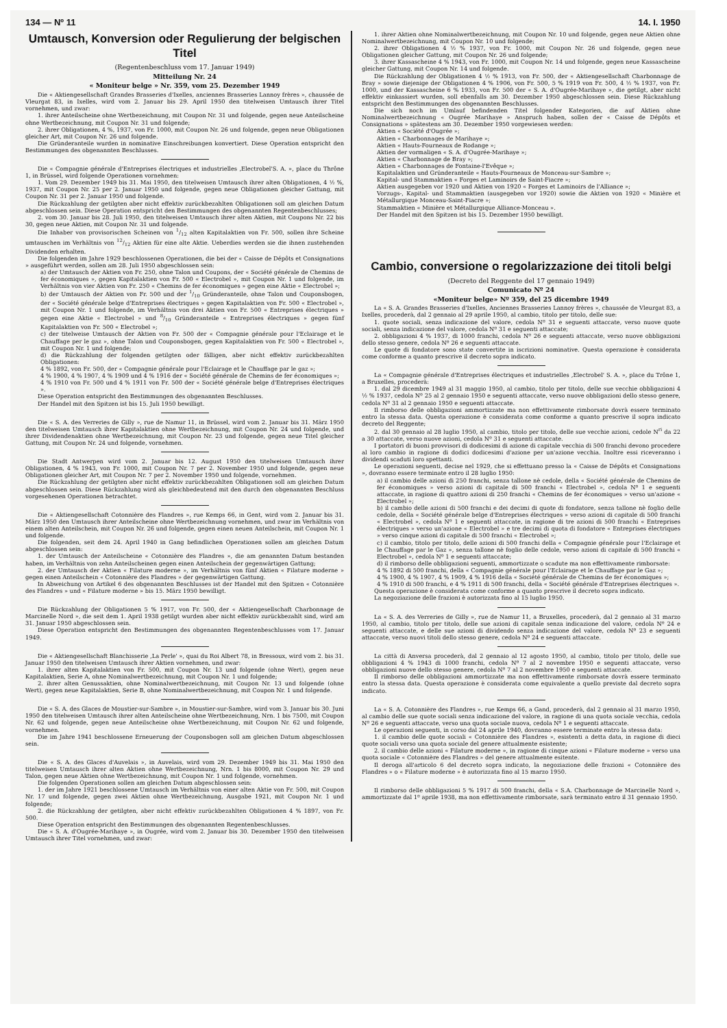134 — Nº 11 14. I. 1950
Umtausch, Konversion oder Regulierung der belgischen Titel
(Regentenbeschluss vom 17. Januar 1949)
Mitteilung Nr. 24
« Moniteur belge » Nr. 359, vom 25. Dezember 1949
Die « Aktiengesellschaft Grandes Brasseries d'Ixelles, anciennes Brasseries Lannoy frères », chaussée de Vleurgat 83, in Ixelles, wird vom 2. Januar bis 29. April 1950 den titelweisen Umtausch ihrer Titel vornehmen, und zwar:
1. ihrer Anteilscheine ohne Wertbezeichnung, mit Coupon Nr. 31 und folgende, gegen neue Anteilscheine ohne Wertbezeichnung, mit Coupon Nr. 31 und folgende;
2. ihrer Obligationen, 4 %, 1937, von Fr. 1000, mit Coupon Nr. 26 und folgende, gegen neue Obligationen gleicher Art, mit Coupon Nr. 26 und folgende.
Die Gründeranteile wurden in nominative Einschreibungen konvertiert. Diese Operation entspricht den Bestimmungen des obgenannten Beschlusses.
Die « Compagnie générale d'Entreprises électriques et industrielles ‚Electrobel'S. A. », place du Thrône 1, in Brüssel, wird folgende Operationen vornehmen:
1. Vom 29. Dezember 1949 bis 31. Mai 1950, den titelweisen Umtausch ihrer alten Obligationen, 4 ½ %, 1937, mit Coupon Nr. 25 per 2. Januar 1950 und folgende, gegen neue Obligationen gleicher Gattung, mit Coupon Nr. 31 per 2. Januar 1950 und folgende.
Die Rückzahlung der getilgten aber nicht effektiv zurückbezahlten Obligationen soll am gleichen Datum abgeschlossen sein. Diese Operation entspricht den Bestimmungen des obgenannten Regentenbeschlusses;
2. vom 30. Januar bis 28. Juli 1950, den titelweisen Umtausch ihrer alten Aktien, mit Coupons Nr. 22 bis 30, gegen neue Aktien, mit Coupon Nr. 31 und folgende.
Die Inhaber von provisorischen Scheinen von 1/12 alten Kapitalaktien von Fr. 500, sollen ihre Scheine umtauschen im Verhältnis von 12/12 Aktien für eine alte Aktie. Ueberdies werden sie die ihnen zustehenden Dividenden erhalten.
Die folgenden im Jahre 1929 beschlossenen Operationen, die bei der « Caisse de Dépôts et Consignations » ausgeführt werden, sollen am 28. Juli 1950 abgeschlossen sein:
a) der Umtausch der Aktien von Fr. 250, ohne Talon und Coupons, der « Société générale de Chemins de fer économiques », gegen Kapitalaktien von Fr. 500 « Electrobel », mit Coupon Nr. 1 und folgende, im Verhältnis von vier Aktien von Fr. 250 « Chemins de fer économiques » gegen eine Aktie « Electrobel »;
b) der Umtausch der Aktien von Fr. 500 und der 1/10 Gründeranteile, ohne Talon und Couponsbogen, der « Société générale belge d'Entreprises électriques » gegen Kapitalaktien von Fr. 500 « Electrobel », mit Coupon Nr. 1 und folgende, im Verhältnis von drei Aktien von Fr. 500 « Entreprises électriques » gegen eine Aktie « Electrobel » und 8/10 Gründeranteile « Entreprises électriques » gegen fünf Kapitalaktien von Fr. 500 « Electrobel »;
c) der titelweise Umtausch der Aktien von Fr. 500 der « Compagnie générale pour l'Eclairage et le Chauffage per le gaz », ohne Talon und Couponsbogen, gegen Kapitalaktien von Fr. 500 « Electrobel », mit Coupon Nr. 1 und folgende;
d) die Rückzahlung der folgenden getilgten oder fälligen, aber nicht effektiv zurückbezahlten Obligationen:
4 % 1892, von Fr. 500, der « Compagnie générale pour l'Eclairage et le Chauffage par le gaz »;
4 % 1900, 4 % 1907, 4 % 1909 und 4 % 1916 der « Société générale de Chemins de fer économiques »;
4 % 1910 von Fr. 500 und 4 % 1911 von Fr. 500 der « Société générale belge d'Entreprises électriques ».
Diese Operation entspricht den Bestimmungen des obgenannten Beschlusses.
Der Handel mit den Spitzen ist bis 15. Juli 1950 bewilligt.
Die « S. A. des Verreries de Gilly », rue de Namur 11, in Brüssel, wird vom 2. Januar bis 31. März 1950 den titelweisen Umtausch ihrer Kapitalaktien ohne Wertbezeichnung, mit Coupon Nr. 24 und folgende, und ihrer Dividendenaktien ohne Wertbezeichnung, mit Coupon Nr. 23 und folgende, gegen neue Titel gleicher Gattung, mit Coupon Nr. 24 und folgende, vornehmen.
Die Stadt Antwerpen wird vom 2. Januar bis 12. August 1950 den titelweisen Umtausch ihrer Obligationen, 4 % 1943, von Fr. 1000, mit Coupon Nr. 7 per 2. November 1950 und folgende, gegen neue Obligationen gleicher Art, mit Coupon Nr. 7 per 2. November 1950 und folgende, vornehmen.
Die Rückzahlung der getilgten aber nicht effektiv zurückbezahlten Obligationen soll am gleichen Datum abgeschlossen sein. Diese Rückzahlung wird als gleichbedeutend mit den durch den obgenannten Beschluss vorgesehenen Operationen betrachtet.
Die « Aktiengesellschaft Cotonnière des Flandres », rue Kemps 66, in Gent, wird vom 2. Januar bis 31. März 1950 den Umtausch ihrer Anteilscheine ohne Wertbezeichnung vornehmen, und zwar im Verhältnis von einem alten Anteilschein, mit Coupon Nr. 26 und folgende, gegen einen neuen Anteilschein, mit Coupon Nr. 1 und folgende.
Die folgenden, seit dem 24. April 1940 in Gang befindlichen Operationen sollen am gleichen Datum abgeschlossen sein:
1. der Umtausch der Anteilscheine « Cotonnière des Flandres », die am genannten Datum bestanden haben, im Verhältnis von zehn Anteilscheinen gegen einen Anteilschein der gegenwärtigen Gattung;
2. der Umtausch der Aktien « Filature moderne », im Verhältnis von fünf Aktien « Filature moderne » gegen einen Anteilschein « Cotonnière des Flandres » der gegenwärtigen Gattung.
In Abweichung von Artikel 6 des obgenannten Beschlusses ist der Handel mit den Spitzen « Cotonnière des Flandres » und « Filature moderne » bis 15. März 1950 bewilligt.
Die Rückzahlung der Obligationen 5 % 1917, von Fr. 500, der « Aktiengesellschaft Charbonnage de Marcinelle Nord », die seit dem 1. April 1938 getilgt wurden aber nicht effektiv zurückbezahlt sind, wird am 31. Januar 1950 abgeschlossen sein.
Diese Operation entspricht den Bestimmungen des obgenannten Regentenbeschlusses vom 17. Januar 1949.
Die « Aktiengesellschaft Blanchisserie ‚La Perle' », quai du Roi Albert 78, in Bressoux, wird vom 2. bis 31. Januar 1950 den titelweisen Umtausch ihrer Aktien vornehmen, und zwar:
1. ihrer alten Kapitalaktien von Fr. 500, mit Coupon Nr. 13 und folgende (ohne Wert), gegen neue Kapitalaktien, Serie A, ohne Nominalwertbezeichnung, mit Coupon Nr. 1 und folgende;
2. ihrer alten Genussaktien, ohne Nominalwertbezeichnung, mit Coupon Nr. 13 und folgende (ohne Wert), gegen neue Kapitalaktien, Serie B, ohne Nominalwertbezeichnung, mit Coupon Nr. 1 und folgende.
Die « S. A. des Glaces de Moustier-sur-Sambre », in Moustier-sur-Sambre, wird vom 3. Januar bis 30. Juni 1950 den titelweisen Umtausch ihrer alten Anteilscheine ohne Wertbezeichnung, Nrn. 1 bis 7500, mit Coupon Nr. 62 und folgende, gegen neue Anteilscheine ohne Wertbezeichnung, mit Coupon Nr. 62 und folgende, vornehmen.
Die im Jahre 1941 beschlossene Erneuerung der Couponsbogen soll am gleichen Datum abgeschlossen sein.
Die « S. A. des Glaces d'Auvelais », in Auvelais, wird vom 29. Dezember 1949 bis 31. Mai 1950 den titelweisen Umtausch ihrer alten Aktien ohne Wertbezeichnung, Nrn. 1 bis 8000, mit Coupon Nr. 29 und Talon, gegen neue Aktien ohne Wertbezeichnung, mit Coupon Nr. 1 und folgende, vornehmen.
Die folgenden Operationen sollen am gleichen Datum abgeschlossen sein:
1. der im Jahre 1921 beschlossene Umtausch im Verhältnis von einer alten Aktie von Fr. 500, mit Coupon Nr. 17 und folgende, gegen zwei Aktien ohne Wertbezeichnung, Ausgabe 1921, mit Coupon Nr. 1 und folgende;
2. die Rückzahlung der getilgten, aber nicht effektiv zurückbezahlten Obligationen 4 % 1897, von Fr. 500.
Diese Operation entspricht den Bestimmungen des obgenannten Regentenbeschlusses.
Die « S. A. d'Ougrée-Marihaye », in Ougrée, wird vom 2. Januar bis 30. Dezember 1950 den titelweisen Umtausch ihrer Titel vornehmen, und zwar:
1. ihrer Aktien ohne Nominalwertbezeichnung, mit Coupon Nr. 10 und folgende, gegen neue Aktien ohne Nominalwertbezeichnung, mit Coupon Nr. 10 und folgende;
2. ihrer Obligationen 4 ½ % 1937, von Fr. 1000, mit Coupon Nr. 26 und folgende, gegen neue Obligationen gleicher Gattung, mit Coupon Nr. 26 und folgende;
3. ihrer Kassascheine 4 % 1943, von Fr. 1000, mit Coupon Nr. 14 und folgende, gegen neue Kassascheine gleicher Gattung, mit Coupon Nr. 14 und folgende.
Die Rückzahlung der Obligationen 4 ½ % 1913, von Fr. 500, der « Aktiengesellschaft Charbonnage de Bray » sowie diejenige der Obligationen 4 % 1906, von Fr. 500, 5 % 1919 von Fr. 500, 4 ½ % 1937, von Fr. 1000, und der Kassascheine 6 % 1933, von Fr. 500 der « S. A. d'Ougrée-Marihaye », die getilgt, aber nicht effektiv einkassiert wurden, soll ebenfalls am 30. Dezember 1950 abgeschlossen sein. Diese Rückzahlung entspricht den Bestimmungen des obgenannten Beschlusses.
Die sich noch im Umlauf befindenden Titel folgender Kategorien, die auf Aktien ohne Nominalwertbezeichnung « Ougrée Marihaye » Anspruch haben, sollen der « Caisse de Dépôts et Consignations » spätestens am 30. Dezember 1950 vorgewiesen werden:
Aktien « Société d'Ougrée »;
Aktien « Charbonnages de Marihaye »;
Aktien « Hauts-Fourneaux de Rodange »;
Aktien der vormaligen « S. A. d'Ougrée-Marihaye »;
Aktien « Charbonnage de Bray »;
Aktien « Charbonnages de Fontaine-l'Evêque »;
Kapitalaktien und Gründeranteile « Hauts-Fourneaux de Monceau-sur-Sambre »;
Kapital- und Stammaktien « Forges et Laminoirs de Saint-Fiacre »;
Aktien ausgegeben vor 1920 und Aktien von 1920 « Forges et Laminoirs de l'Alliance »;
Vorzugs-, Kapital- und Stammaktien (ausgegeben vor 1920) sowie die Aktien von 1920 « Minière et Métallurgique Monceau-Saint-Fiacre »;
Stammaktien « Minière et Métallurgique Alliance-Monceau ».
Der Handel mit den Spitzen ist bis 15. Dezember 1950 bewilligt.
Cambio, conversione o regolarizzazione dei titoli belgi
(Decreto del Reggente del 17 gennaio 1949)
Comunicato Nº 24
«Moniteur belge» Nº 359, del 25 dicembre 1949
La « S. A. Grandes Brasseries d'Ixelles, Anciennes Brasseries Lannoy frères », chaussée de Vleurgat 83, a Ixelles, procederà, dal 2 gennaio al 29 aprile 1950, al cambio, titolo per titolo, delle sue:
1. quote sociali, senza indicazione del valore, cedola Nº 31 e seguenti attaccate, verso nuove quote sociali, senza indicazione del valore, cedola Nº 31 e seguenti attaccate;
2. obbligazioni 4 % 1937, di 1000 franchi, cedola Nº 26 e seguenti attaccate, verso nuove obbligazioni dello stesso genere, cedola Nº 26 e seguenti attaccate.
Le quote di fondatore sono state convertite in iscrizioni nominative. Questa operazione è considerata come conforme a quanto prescrive il decreto sopra indicato.
La « Compagnie générale d'Entreprises électriques et industrielles ‚Electrobel' S. A. », place du Trône 1, a Bruxelles, procederà:
1. dal 29 dicembre 1949 al 31 maggio 1950, al cambio, titolo per titolo, delle sue vecchie obbligazioni 4 ½ % 1937, cedola Nº 25 al 2 gennaio 1950 e seguenti attaccate, verso nuove obbligazioni dello stesso genere, cedola Nº 31 al 2 gennaio 1950 e seguenti attaccate.
Il rimborso delle obbligazioni ammortizzate ma non effettivamente rimborsate dovrà essere terminato entro la stessa data. Questa operazione è considerata come conforme a quanto prescrive il sopra indicato decreto del Reggente;
2. dal 30 gennaio al 28 luglio 1950, al cambio, titolo per titolo, delle sue vecchie azioni, cedole N<sup>ri</sup> da 22 a 30 attaccate, verso nuove azioni, cedola Nº 31 e seguenti attaccate.
I portatori di buoni provvisori di dodicesimi di azione di capitale vecchia di 500 franchi devono procedere al loro cambio in ragione di dodici dodicesimi d'azione per un'azione vecchia. Inoltre essi riceveranno i dividendi scaduti loro spettanti.
Le operazioni seguenti, decise nel 1929, che si effettuano presso la « Caisse de Dépôts et Consignations », dovranno essere terminate entro il 28 luglio 1950:
a) il cambio delle azioni di 250 franchi, senza tallone nè cedole, della « Société générale de Chemins de fer économiques » verso azioni di capitale di 500 franchi « Electrobel », cedola Nº 1 e seguenti attaccate, in ragione di quattro azioni di 250 franchi « Chemins de fer économiques » verso un'azione « Electrobel »;
b) il cambio delle azioni di 500 franchi e dei decimi di quote di fondatore, senza tallone nè foglio delle cedole, della « Société générale belge d'Entreprises électriques » verso azioni di capitale di 500 franchi « Electrobel », cedola Nº 1 e seguenti attaccate, in ragione di tre azioni di 500 franchi « Entreprises électriques » verso un'azione « Electrobel » e tre decimi di quota di fondatore « Entreprises électriques » verso cinque azioni di capitale di 500 franchi « Electrobel »;
c) il cambio, titolo per titolo, delle azioni di 500 franchi della « Compagnie générale pour l'Eclairage et le Chauffage par le Gaz », senza tallone nè foglio delle cedole, verso azioni di capitale di 500 franchi « Electrobel », cedola Nº 1 e seguenti attaccate;
d) il rimborso delle obbligazioni seguenti, ammortizzate o scadute ma non effettivamente rimborsate:
4 % 1892 di 500 franchi, della « Compagnie générale pour l'Eclairage et le Chauffage par le Gaz »;
4 % 1900, 4 % 1907, 4 % 1909, 4 % 1916 della « Société générale de Chemins de fer économiques »;
4 % 1910 di 500 franchi, e 4 % 1911 di 500 franchi, della « Société générale d'Entreprises électriques ».
Questa operazione è considerata come conforme a quanto prescrive il decreto sopra indicato.
La negoziazione delle frazioni è autorizzata fino al 15 luglio 1950.
La « S. A. des Verreries de Gilly », rue de Namur 11, a Bruxelles, procederà, dal 2 gennaio al 31 marzo 1950, al cambio, titolo per titolo, delle sue azioni di capitale senza indicazione del valore, cedola Nº 24 e seguenti attaccate, e delle sue azioni di dividendo senza indicazione del valore, cedola Nº 23 e seguenti attaccate, verso nuovi titoli dello stesso genere, cedola Nº 24 e seguenti attaccate.
La città di Anversa procederà, dal 2 gennaio al 12 agosto 1950, al cambio, titolo per titolo, delle sue obbligazioni 4 % 1943 di 1000 franchi, cedola Nº 7 al 2 novembre 1950 e seguenti attaccate, verso obbligazioni nuove dello stesso genere, cedola Nº 7 al 2 novembre 1950 e seguenti attaccate.
Il rimborso delle obbligazioni ammortizzate ma non effettivamente rimborsate dovrà essere terminato entro la stessa data. Questa operazione è considerata come equivalente a quello previste dal decreto sopra indicato.
La « S. A. Cotonnière des Flandres », rue Kemps 66, a Gand, procederà, dal 2 gennaio al 31 marzo 1950, al cambio delle sue quote sociali senza indicazione del valore, in ragione di una quota sociale vecchia, cedola Nº 26 e seguenti attaccate, verso una quota sociale nuova, cedola Nº 1 e seguenti attaccate.
Le operazioni seguenti, in corso dal 24 aprile 1940, dovranno essere terminate entro la stessa data:
1. il cambio delle quote sociali « Cotonnière des Flandres », esistenti a detta data, in ragione di dieci quote sociali verso una quota sociale del genere attualmente esistente;
2. il cambio delle azioni « Filature moderne », in ragione di cinque azioni « Filature moderne » verso una quota sociale « Cotonnière des Flandres » del genere attualmente esitente.
Il deroga all'articolo 6 del decreto sopra indicato, la negoziazione delle frazioni « Cotonnière des Flandres » o « Filature moderne » è autorizzata fino al 15 marzo 1950.
Il rimborso delle obbligazioni 5 % 1917 di 500 franchi, della « S.A. Charbonnage de Marcinelle Nord », ammortizzate dal 1º aprile 1938, ma non effettivamente rimborsate, sarà terminato entro il 31 gennaio 1950.